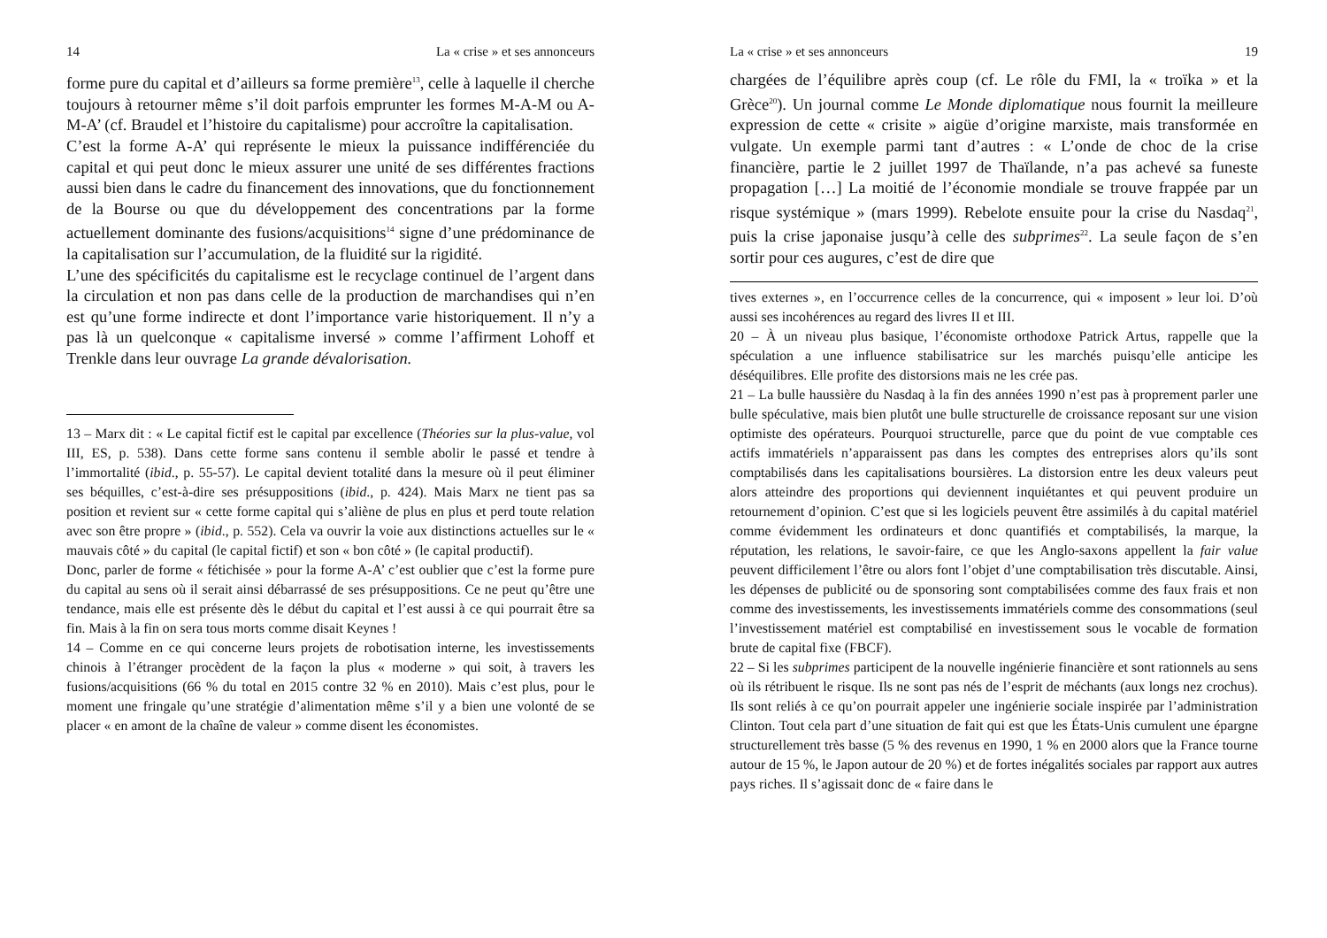14 La « crise » et ses annonceurs
forme pure du capital et d’ailleurs sa forme première<sup>13</sup>, celle à laquelle il cherche toujours à retourner même s’il doit parfois emprunter les formes M-A-M ou A-M-A’ (cf. Braudel et l’histoire du capitalisme) pour accroître la capitalisation.
C’est la forme A-A’ qui représente le mieux la puissance indifférenciée du capital et qui peut donc le mieux assurer une unité de ses différentes fractions aussi bien dans le cadre du financement des innovations, que du fonctionnement de la Bourse ou que du développement des concentrations par la forme actuellement dominante des fusions/acquisitions<sup>14</sup> signe d’une prédominance de la capitalisation sur l’accumulation, de la fluidité sur la rigidité.
L’une des spécificités du capitalisme est le recyclage continuel de l’argent dans la circulation et non pas dans celle de la production de marchandises qui n’en est qu’une forme indirecte et dont l’importance varie historiquement. Il n’y a pas là un quelconque « capitalisme inversé » comme l’affirment Lohoff et Trenkle dans leur ouvrage La grande dévalorisation.
13 – Marx dit : « Le capital fictif est le capital par excellence (Théories sur la plus-value, vol III, ES, p. 538). Dans cette forme sans contenu il semble abolir le passé et tendre à l’immortalité (ibid., p. 55-57). Le capital devient totalité dans la mesure où il peut éliminer ses béquilles, c’est-à-dire ses présuppositions (ibid., p. 424). Mais Marx ne tient pas sa position et revient sur « cette forme capital qui s’aliène de plus en plus et perd toute relation avec son être propre » (ibid., p. 552). Cela va ouvrir la voie aux distinctions actuelles sur le « mauvais côté » du capital (le capital fictif) et son « bon côté » (le capital productif).
Donc, parler de forme « fétichisée » pour la forme A-A’ c’est oublier que c’est la forme pure du capital au sens où il serait ainsi débarrassé de ses présuppositions. Ce ne peut qu’être une tendance, mais elle est présente dès le début du capital et l’est aussi à ce qui pourrait être sa fin. Mais à la fin on sera tous morts comme disait Keynes !
14 – Comme en ce qui concerne leurs projets de robotisation interne, les investissements chinois à l’étranger procèdent de la façon la plus « moderne » qui soit, à travers les fusions/acquisitions (66 % du total en 2015 contre 32 % en 2010). Mais c’est plus, pour le moment une fringale qu’une stratégie d’alimentation même s’il y a bien une volonté de se placer « en amont de la chaîne de valeur » comme disent les économistes.
La « crise » et ses annonceurs 19
chargées de l’équilibre après coup (cf. Le rôle du FMI, la « troïka » et la Grèce<sup>20</sup>). Un journal comme Le Monde diplomatique nous fournit la meilleure expression de cette « crisite » aigüe d’origine marxiste, mais transformée en vulgate. Un exemple parmi tant d’autres : « L’onde de choc de la crise financière, partie le 2 juillet 1997 de Thaïlande, n’a pas achevé sa funeste propagation […] La moitié de l’économie mondiale se trouve frappée par un risque systémique » (mars 1999). Rebelote ensuite pour la crise du Nasdaq<sup>21</sup>, puis la crise japonaise jusqu’à celle des subprimes<sup>22</sup>. La seule façon de s’en sortir pour ces augures, c’est de dire que
tives externes », en l’occurrence celles de la concurrence, qui « imposent » leur loi. D’où aussi ses incohérences au regard des livres II et III.
20 – À un niveau plus basique, l’économiste orthodoxe Patrick Artus, rappelle que la spéculation a une influence stabilisatrice sur les marchés puisqu’elle anticipe les déséquilibres. Elle profite des distorsions mais ne les crée pas.
21 – La bulle haussière du Nasdaq à la fin des années 1990 n’est pas à proprement parler une bulle spéculative, mais bien plutôt une bulle structurelle de croissance reposant sur une vision optimiste des opérateurs. Pourquoi structurelle, parce que du point de vue comptable ces actifs immatériels n’apparaissent pas dans les comptes des entreprises alors qu’ils sont comptabilisés dans les capitalisations boursières. La distorsion entre les deux valeurs peut alors atteindre des proportions qui deviennent inquiétantes et qui peuvent produire un retournement d’opinion. C’est que si les logiciels peuvent être assimilés à du capital matériel comme évidemment les ordinateurs et donc quantifiés et comptabilisés, la marque, la réputation, les relations, le savoir-faire, ce que les Anglo-saxons appellent la fair value peuvent difficilement l’être ou alors font l’objet d’une comptabilisation très discutable. Ainsi, les dépenses de publicité ou de sponsoring sont comptabilisées comme des faux frais et non comme des investissements, les investissements immatériels comme des consommations (seul l’investissement matériel est comptabilisé en investissement sous le vocable de formation brute de capital fixe (FBCF).
22 – Si les subprimes participent de la nouvelle ingénierie financière et sont rationnels au sens où ils rétribuent le risque. Ils ne sont pas nés de l’esprit de méchants (aux longs nez crochus). Ils sont reliés à ce qu’on pourrait appeler une ingénierie sociale inspirée par l’administration Clinton. Tout cela part d’une situation de fait qui est que les États-Unis cumulent une épargne structurellement très basse (5 % des revenus en 1990, 1 % en 2000 alors que la France tourne autour de 15 %, le Japon autour de 20 %) et de fortes inégalités sociales par rapport aux autres pays riches. Il s’agissait donc de « faire dans le